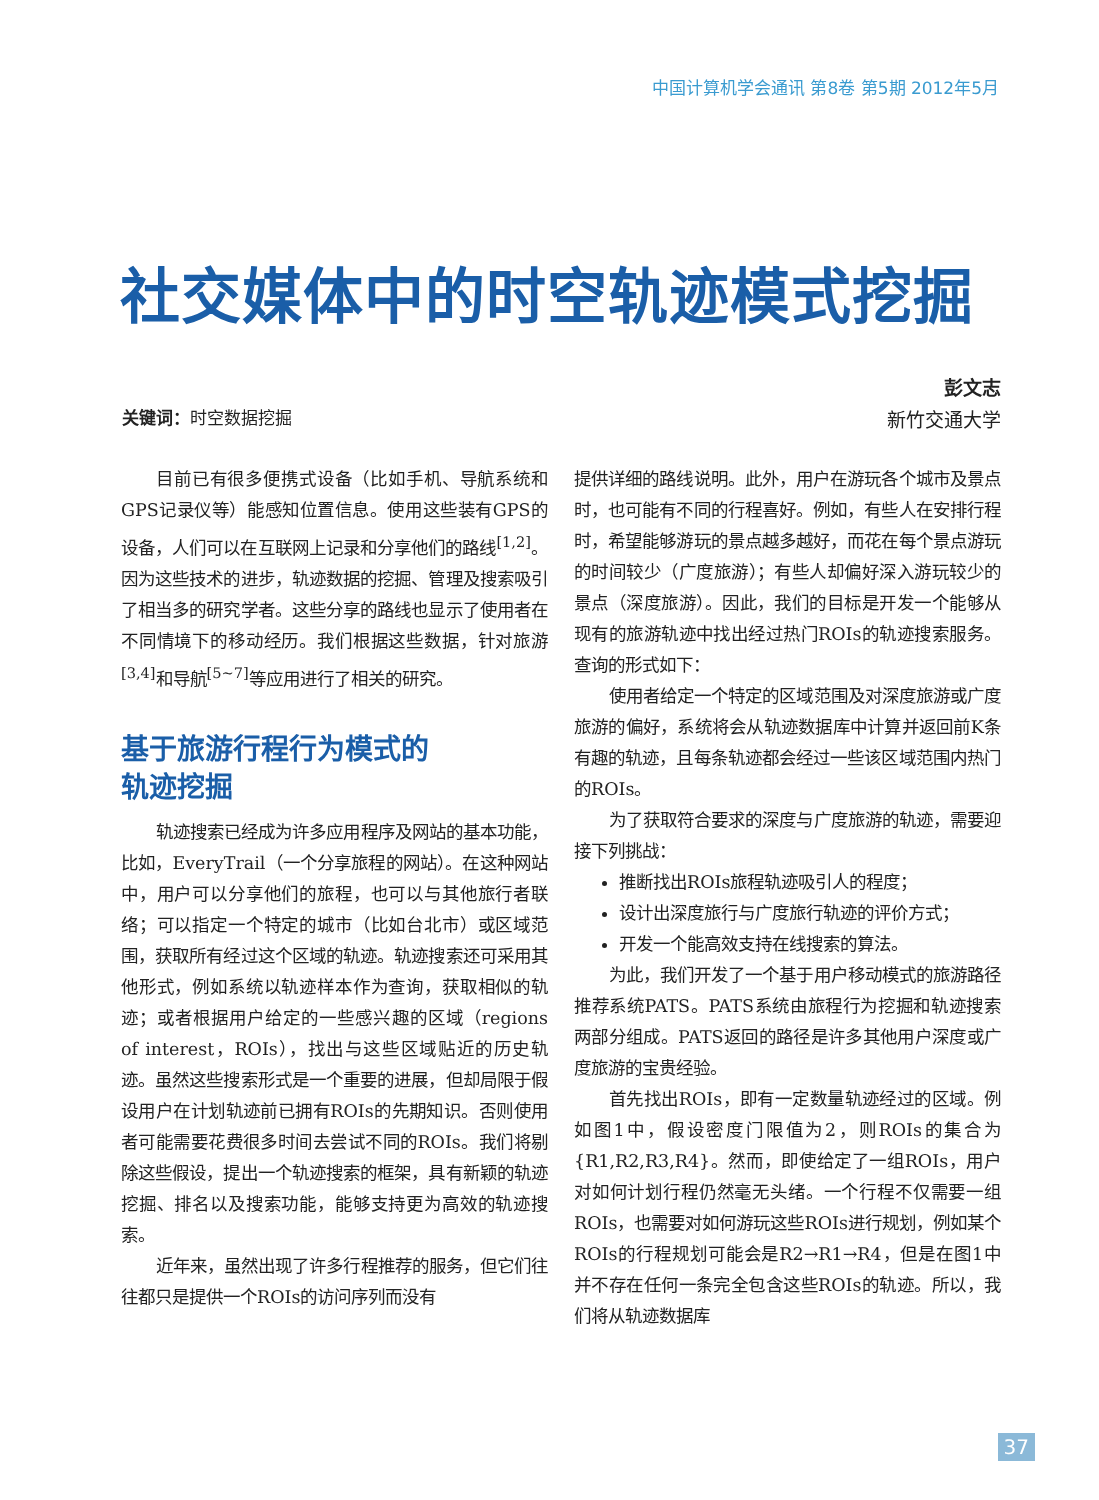中国计算机学会通讯 第8卷 第5期 2012年5月
社交媒体中的时空轨迹模式挖掘
彭文志
新竹交通大学
关键词：时空数据挖掘
目前已有很多便携式设备（比如手机、导航系统和GPS记录仪等）能感知位置信息。使用这些装有GPS的设备，人们可以在互联网上记录和分享他们的路线<sup>[1,2]</sup>。因为这些技术的进步，轨迹数据的挖掘、管理及搜索吸引了相当多的研究学者。这些分享的路线也显示了使用者在不同情境下的移动经历。我们根据这些数据，针对旅游<sup>[3,4]</sup>和导航<sup>[5~7]</sup>等应用进行了相关的研究。
基于旅游行程行为模式的
轨迹挖掘
轨迹搜索已经成为许多应用程序及网站的基本功能，比如，EveryTrail（一个分享旅程的网站）。在这种网站中，用户可以分享他们的旅程，也可以与其他旅行者联络；可以指定一个特定的城市（比如台北市）或区域范围，获取所有经过这个区域的轨迹。轨迹搜索还可采用其他形式，例如系统以轨迹样本作为查询，获取相似的轨迹；或者根据用户给定的一些感兴趣的区域（regions of interest，ROIs），找出与这些区域贴近的历史轨迹。虽然这些搜索形式是一个重要的进展，但却局限于假设用户在计划轨迹前已拥有ROIs的先期知识。否则使用者可能需要花费很多时间去尝试不同的ROIs。我们将剔除这些假设，提出一个轨迹搜索的框架，具有新颖的轨迹挖掘、排名以及搜索功能，能够支持更为高效的轨迹搜索。
近年来，虽然出现了许多行程推荐的服务，但它们往往都只是提供一个ROIs的访问序列而没有
提供详细的路线说明。此外，用户在游玩各个城市及景点时，也可能有不同的行程喜好。例如，有些人在安排行程时，希望能够游玩的景点越多越好，而花在每个景点游玩的时间较少（广度旅游）；有些人却偏好深入游玩较少的景点（深度旅游）。因此，我们的目标是开发一个能够从现有的旅游轨迹中找出经过热门ROIs的轨迹搜索服务。查询的形式如下：
使用者给定一个特定的区域范围及对深度旅游或广度旅游的偏好，系统将会从轨迹数据库中计算并返回前K条有趣的轨迹，且每条轨迹都会经过一些该区域范围内热门的ROIs。
为了获取符合要求的深度与广度旅游的轨迹，需要迎接下列挑战：
推断找出ROIs旅程轨迹吸引人的程度；
设计出深度旅行与广度旅行轨迹的评价方式；
开发一个能高效支持在线搜索的算法。
为此，我们开发了一个基于用户移动模式的旅游路径推荐系统PATS。PATS系统由旅程行为挖掘和轨迹搜索两部分组成。PATS返回的路径是许多其他用户深度或广度旅游的宝贵经验。
首先找出ROIs，即有一定数量轨迹经过的区域。例如图1中，假设密度门限值为2，则ROIs的集合为{R1,R2,R3,R4}。然而，即使给定了一组ROIs，用户对如何计划行程仍然毫无头绪。一个行程不仅需要一组ROIs，也需要对如何游玩这些ROIs进行规划，例如某个ROIs的行程规划可能会是R2→R1→R4，但是在图1中并不存在任何一条完全包含这些ROIs的轨迹。所以，我们将从轨迹数据库
37